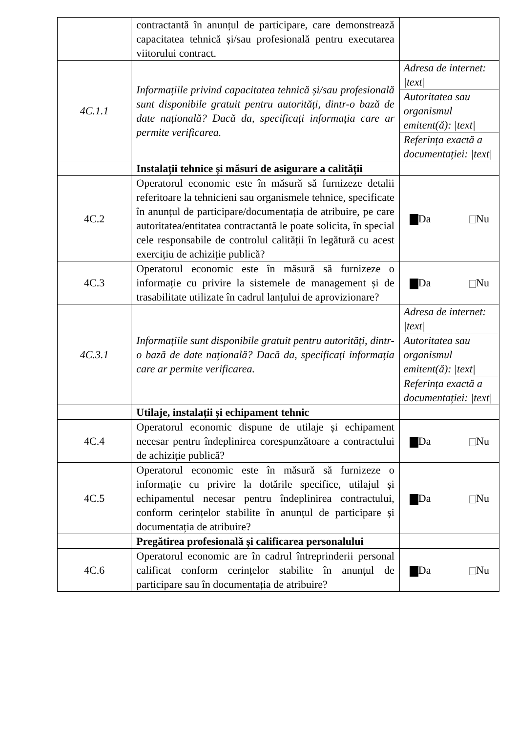| | contractantă în anunțul de participare, care demonstrează capacitatea tehnică și/sau profesională pentru executarea viitorului contract. | |
| 4C.1.1 | Informațiile privind capacitatea tehnică și/sau profesională sunt disponibile gratuit pentru autorități, dintr-o bază de date națională? Dacă da, specificați informația care ar permite verificarea. | Adresa de internet: /text/ Autoritatea sau organismul emitent(ă): /text/ Referința exactă a documentației: /text/ |
| | Instalații tehnice și măsuri de asigurare a calității | |
| 4C.2 | Operatorul economic este în măsură să furnizeze detalii referitoare la tehnicieni sau organismele tehnice, specificate în anunțul de participare/documentația de atribuire, pe care autoritatea/entitatea contractantă le poate solicita, în special cele responsabile de controlul calității în legătură cu acest exercițiu de achiziție publică? | Da Nu |
| 4C.3 | Operatorul economic este în măsură să furnizeze o informație cu privire la sistemele de management și de trasabilitate utilizate în cadrul lanțului de aprovizionare? | Da Nu |
| 4C.3.1 | Informațiile sunt disponibile gratuit pentru autorități, dintr-o bază de date națională? Dacă da, specificați informația care ar permite verificarea. | Adresa de internet: /text/ Autoritatea sau organismul emitent(ă): /text/ Referința exactă a documentației: /text/ |
| | Utilaje, instalații și echipament tehnic | |
| 4C.4 | Operatorul economic dispune de utilaje și echipament necesar pentru îndeplinirea corespunzătoare a contractului de achiziție publică? | Da Nu |
| 4C.5 | Operatorul economic este în măsură să furnizeze o informație cu privire la dotările specifice, utilajul și echipamentul necesar pentru îndeplinirea contractului, conform cerințelor stabilite în anunțul de participare și documentația de atribuire? | Da Nu |
| | Pregătirea profesională și calificarea personalului | |
| 4C.6 | Operatorul economic are în cadrul întreprinderii personal calificat conform cerințelor stabilite în anunțul de participare sau în documentația de atribuire? | Da Nu |